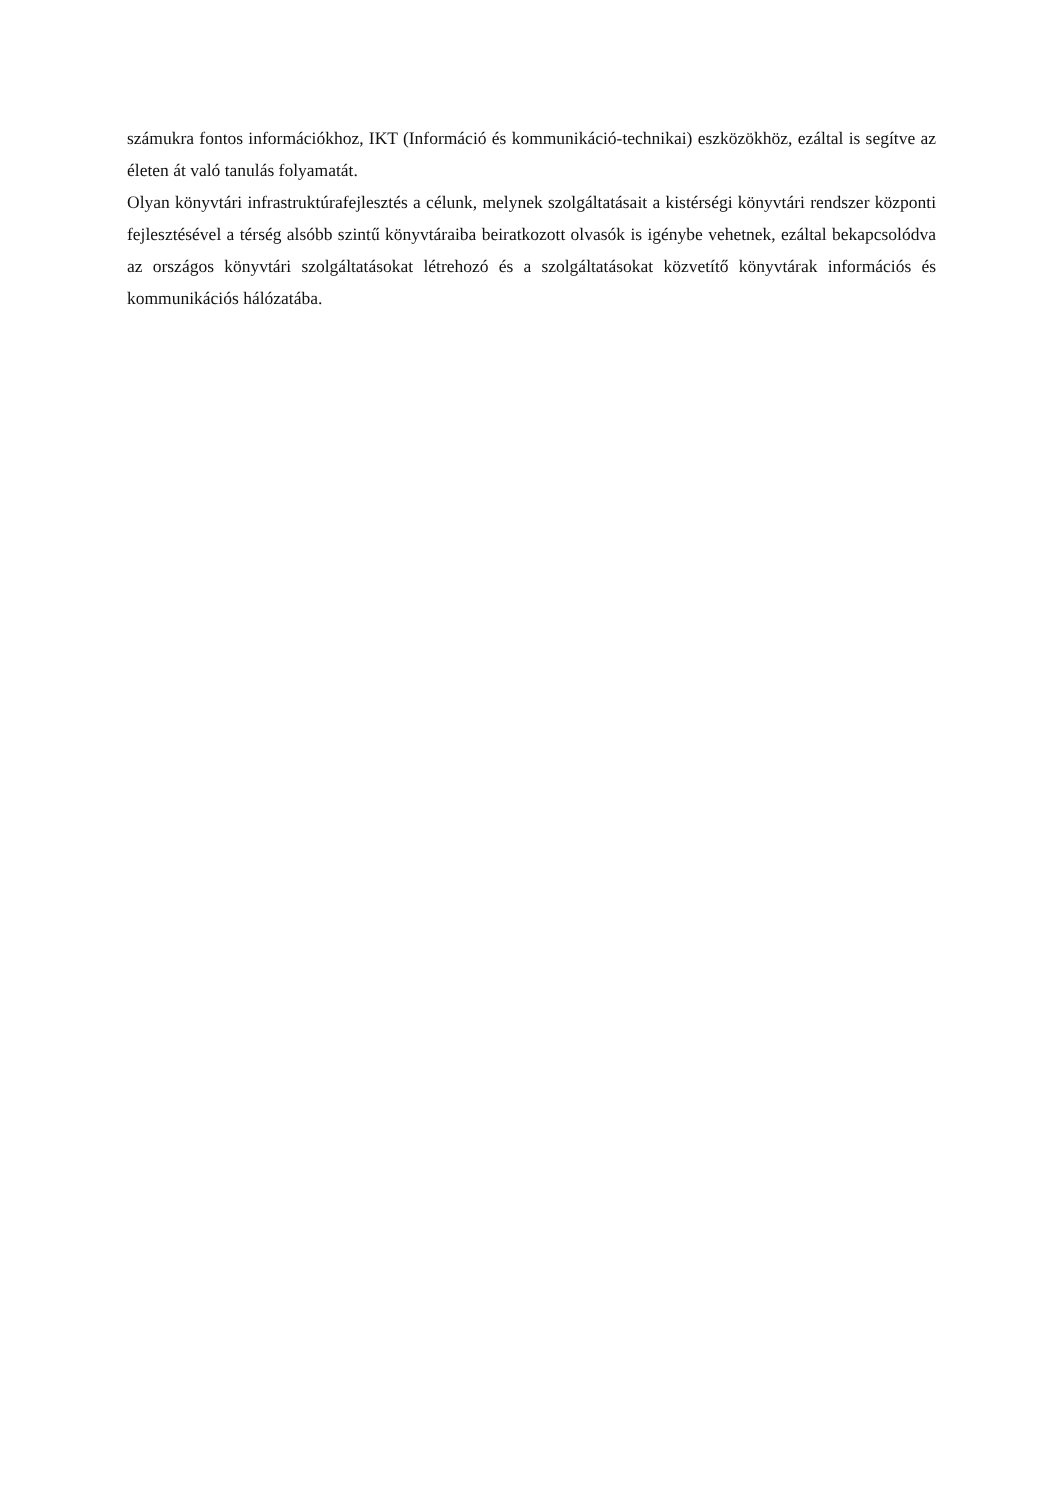számukra fontos információkhoz, IKT (Információ és kommunikáció-technikai) eszközökhöz, ezáltal is segítve az életen át való tanulás folyamatát.
Olyan könyvtári infrastruktúrafejlesztés a célunk, melynek szolgáltatásait a kistérségi könyvtári rendszer központi fejlesztésével a térség alsóbb szintű könyvtáraiba beiratkozott olvasók is igénybe vehetnek, ezáltal bekapcsolódva az országos könyvtári szolgáltatásokat létrehozó és a szolgáltatásokat közvetítő könyvtárak információs és kommunikációs hálózatába.